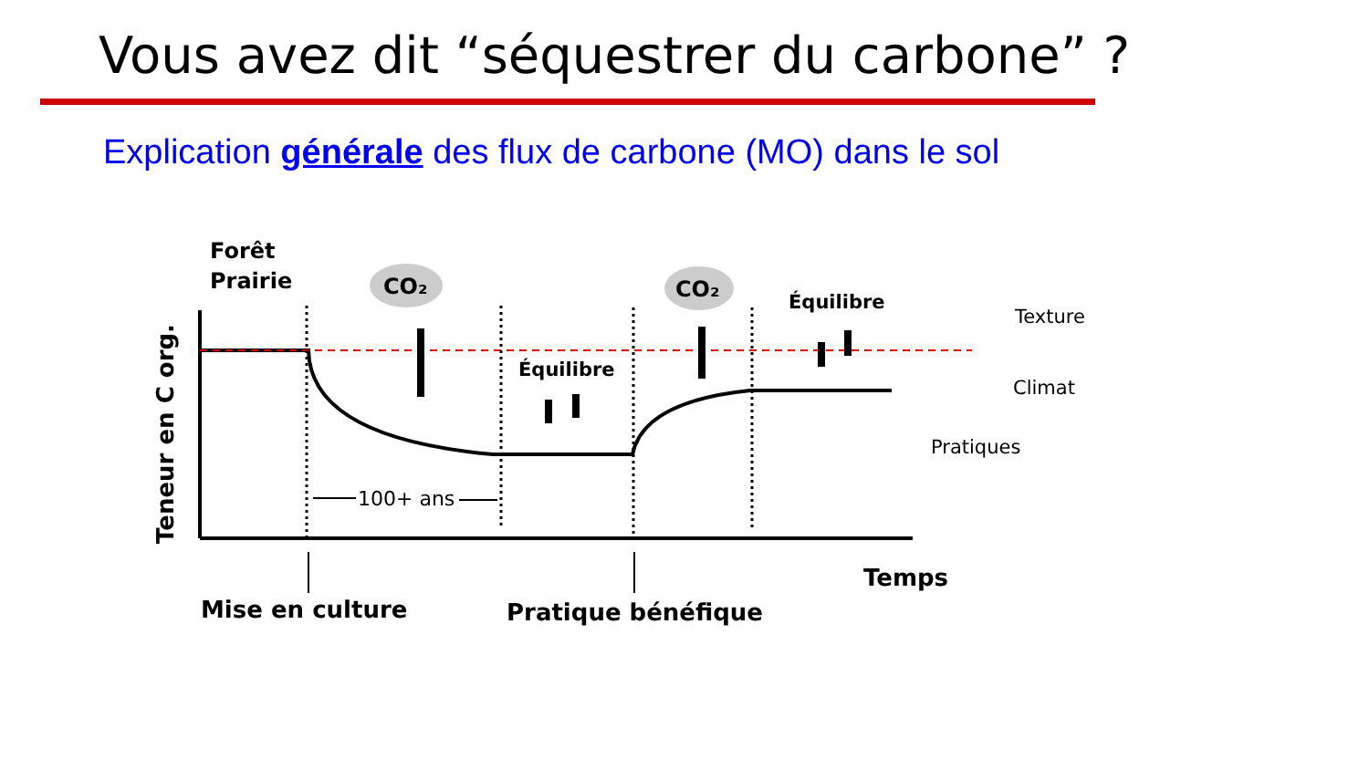Vous avez dit “séquestrer du carbone” ?
Explication générale des flux de carbone (MO) dans le sol
Forêt
Prairie
CO₂
CO₂
Équilibre
Équilibre
Texture
Climat
Pratiques
100+ ans
Temps
Mise en culture
Pratique bénéfique
Teneur en C org.